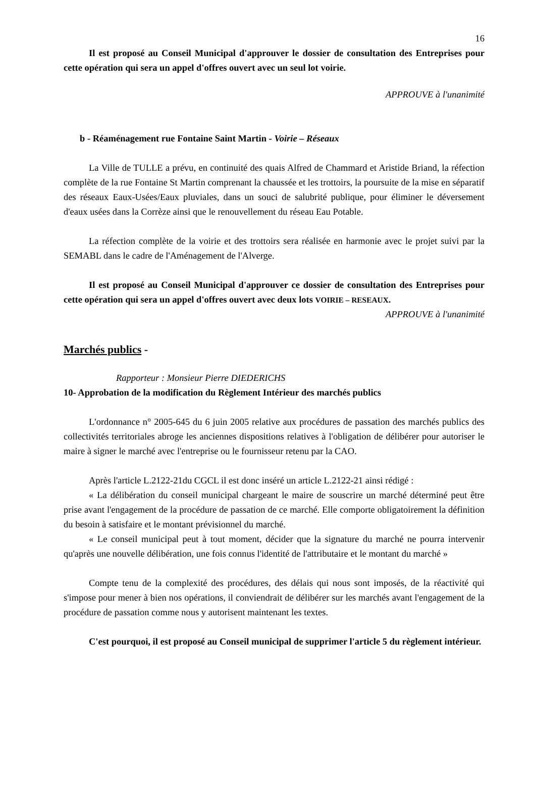16
Il est proposé au Conseil Municipal d'approuver le dossier de consultation des Entreprises pour cette opération qui sera un appel d'offres ouvert avec un seul lot voirie.
APPROUVE à l'unanimité
b - Réaménagement rue Fontaine Saint Martin - Voirie – Réseaux
La Ville de TULLE a prévu, en continuité des quais Alfred de Chammard et Aristide Briand, la réfection complète de la rue Fontaine St Martin comprenant la chaussée et les trottoirs, la poursuite de la mise en séparatif des réseaux Eaux-Usées/Eaux pluviales, dans un souci de salubrité publique, pour éliminer le déversement d'eaux usées dans la Corrèze ainsi que le renouvellement du réseau Eau Potable.
La réfection complète de la voirie et des trottoirs sera réalisée en harmonie avec le projet suivi par la SEMABL dans le cadre de l'Aménagement de l'Alverge.
Il est proposé au Conseil Municipal d'approuver ce dossier de consultation des Entreprises pour cette opération qui sera un appel d'offres ouvert avec deux lots VOIRIE – RESEAUX.
APPROUVE à l'unanimité
Marchés publics -
Rapporteur : Monsieur Pierre DIEDERICHS
10- Approbation de la modification du Règlement Intérieur des marchés publics
L'ordonnance n° 2005-645 du 6 juin 2005 relative aux procédures de passation des marchés publics des collectivités territoriales abroge les anciennes dispositions relatives à l'obligation de délibérer pour autoriser le maire à signer le marché avec l'entreprise ou le fournisseur retenu par la CAO.
Après l'article L.2122-21du CGCL il est donc inséré un article L.2122-21 ainsi rédigé :
« La délibération du conseil municipal chargeant le maire de souscrire un marché déterminé peut être prise avant l'engagement de la procédure de passation de ce marché. Elle comporte obligatoirement la définition du besoin à satisfaire et le montant prévisionnel du marché.
« Le conseil municipal peut à tout moment, décider que la signature du marché ne pourra intervenir qu'après une nouvelle délibération, une fois connus l'identité de l'attributaire et le montant du marché »
Compte tenu de la complexité des procédures, des délais qui nous sont imposés, de la réactivité qui s'impose pour mener à bien nos opérations, il conviendrait de délibérer sur les marchés avant l'engagement de la procédure de passation comme nous y autorisent maintenant les textes.
C'est pourquoi, il est proposé au Conseil municipal de supprimer l'article 5 du règlement intérieur.